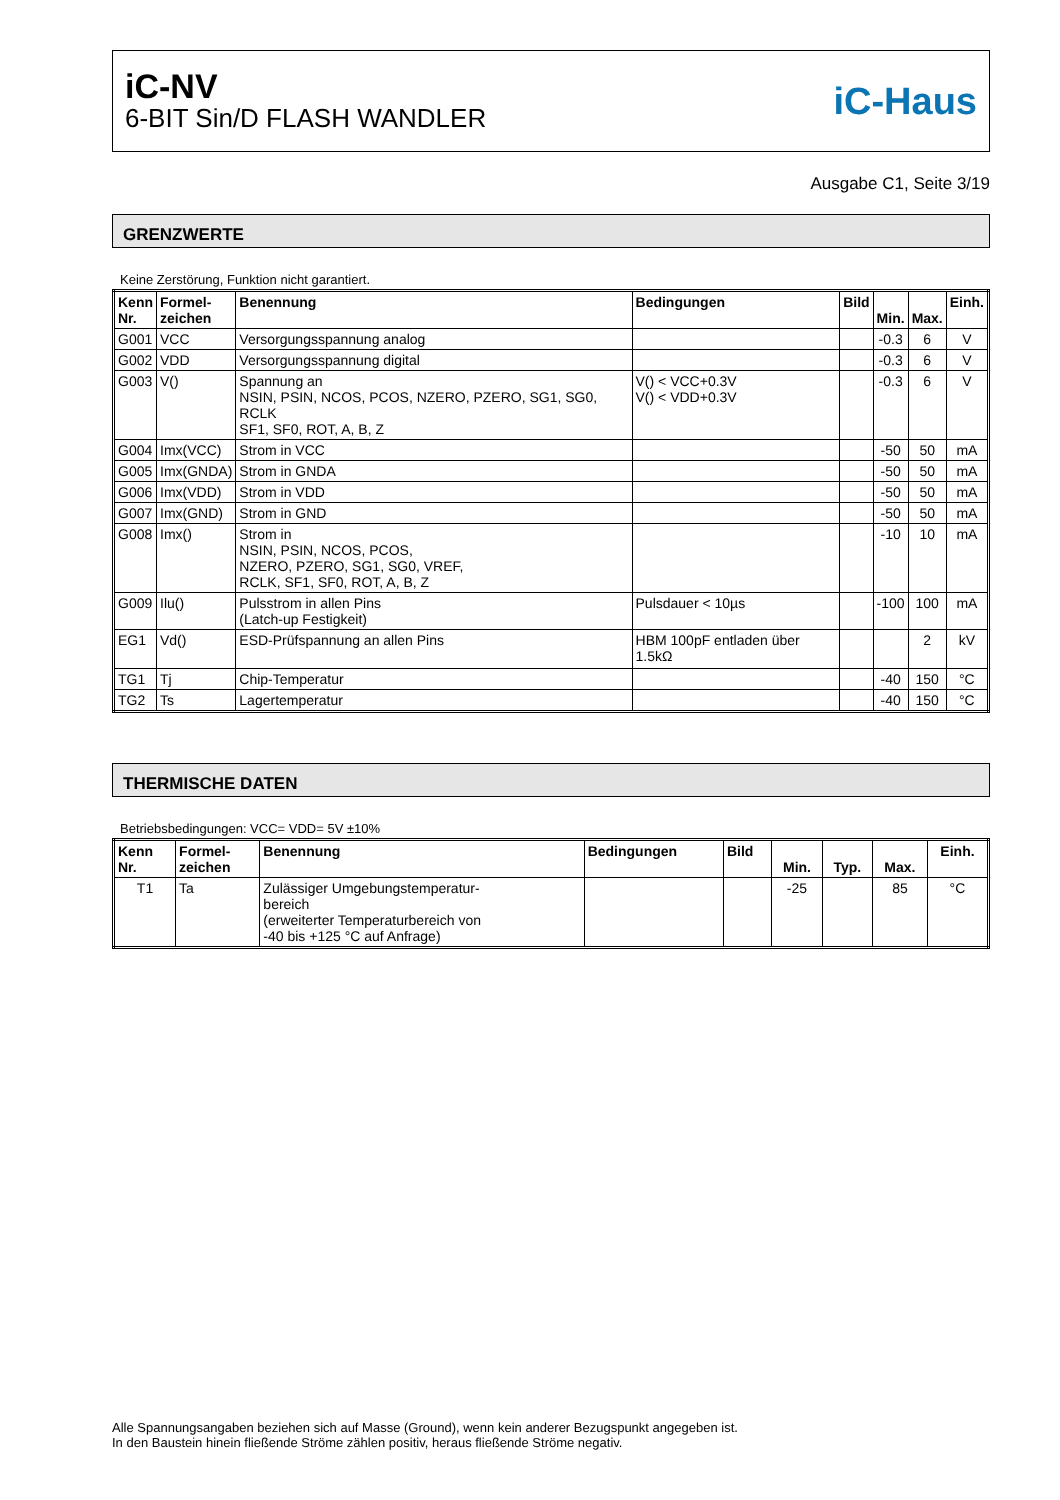iC-NV
6-BIT Sin/D FLASH WANDLER
iC-Haus
Ausgabe C1, Seite 3/19
GRENZWERTE
Keine Zerstörung, Funktion nicht garantiert.
| Kenn Nr. | Formel- zeichen | Benennung | Bedingungen | Bild | Min. | Max. | Einh. |
| --- | --- | --- | --- | --- | --- | --- | --- |
| G001 | VCC | Versorgungsspannung analog | | | -0.3 | 6 | V |
| G002 | VDD | Versorgungsspannung digital | | | -0.3 | 6 | V |
| G003 | V() | Spannung an NSIN, PSIN, NCOS, PCOS, NZERO, PZERO, SG1, SG0, RCLK SF1, SF0, ROT, A, B, Z | V() < VCC+0.3V V() < VDD+0.3V | | -0.3 | 6 | V |
| G004 | Imx(VCC) | Strom in VCC | | | -50 | 50 | mA |
| G005 | Imx(GNDA) | Strom in GNDA | | | -50 | 50 | mA |
| G006 | Imx(VDD) | Strom in VDD | | | -50 | 50 | mA |
| G007 | Imx(GND) | Strom in GND | | | -50 | 50 | mA |
| G008 | Imx() | Strom in NSIN, PSIN, NCOS, PCOS, NZERO, PZERO, SG1, SG0, VREF, RCLK, SF1, SF0, ROT, A, B, Z | | | -10 | 10 | mA |
| G009 | Ilu() | Pulsstrom in allen Pins (Latch-up Festigkeit) | Pulsdauer < 10µs | | -100 | 100 | mA |
| EG1 | Vd() | ESD-Prüfspannung an allen Pins | HBM 100pF entladen über 1.5kΩ | | | 2 | kV |
| TG1 | Tj | Chip-Temperatur | | | -40 | 150 | °C |
| TG2 | Ts | Lagertemperatur | | | -40 | 150 | °C |
THERMISCHE DATEN
Betriebsbedingungen: VCC= VDD= 5V ±10%
| Kenn Nr. | Formel- zeichen | Benennung | Bedingungen | Bild | Min. | Typ. | Max. | Einh. |
| --- | --- | --- | --- | --- | --- | --- | --- | --- |
| T1 | Ta | Zulässiger Umgebungstemperatur- bereich (erweiterter Temperaturbereich von -40 bis +125 °C auf Anfrage) | | | -25 | | 85 | °C |
Alle Spannungsangaben beziehen sich auf Masse (Ground), wenn kein anderer Bezugspunkt angegeben ist.
In den Baustein hinein fließende Ströme zählen positiv, heraus fließende Ströme negativ.